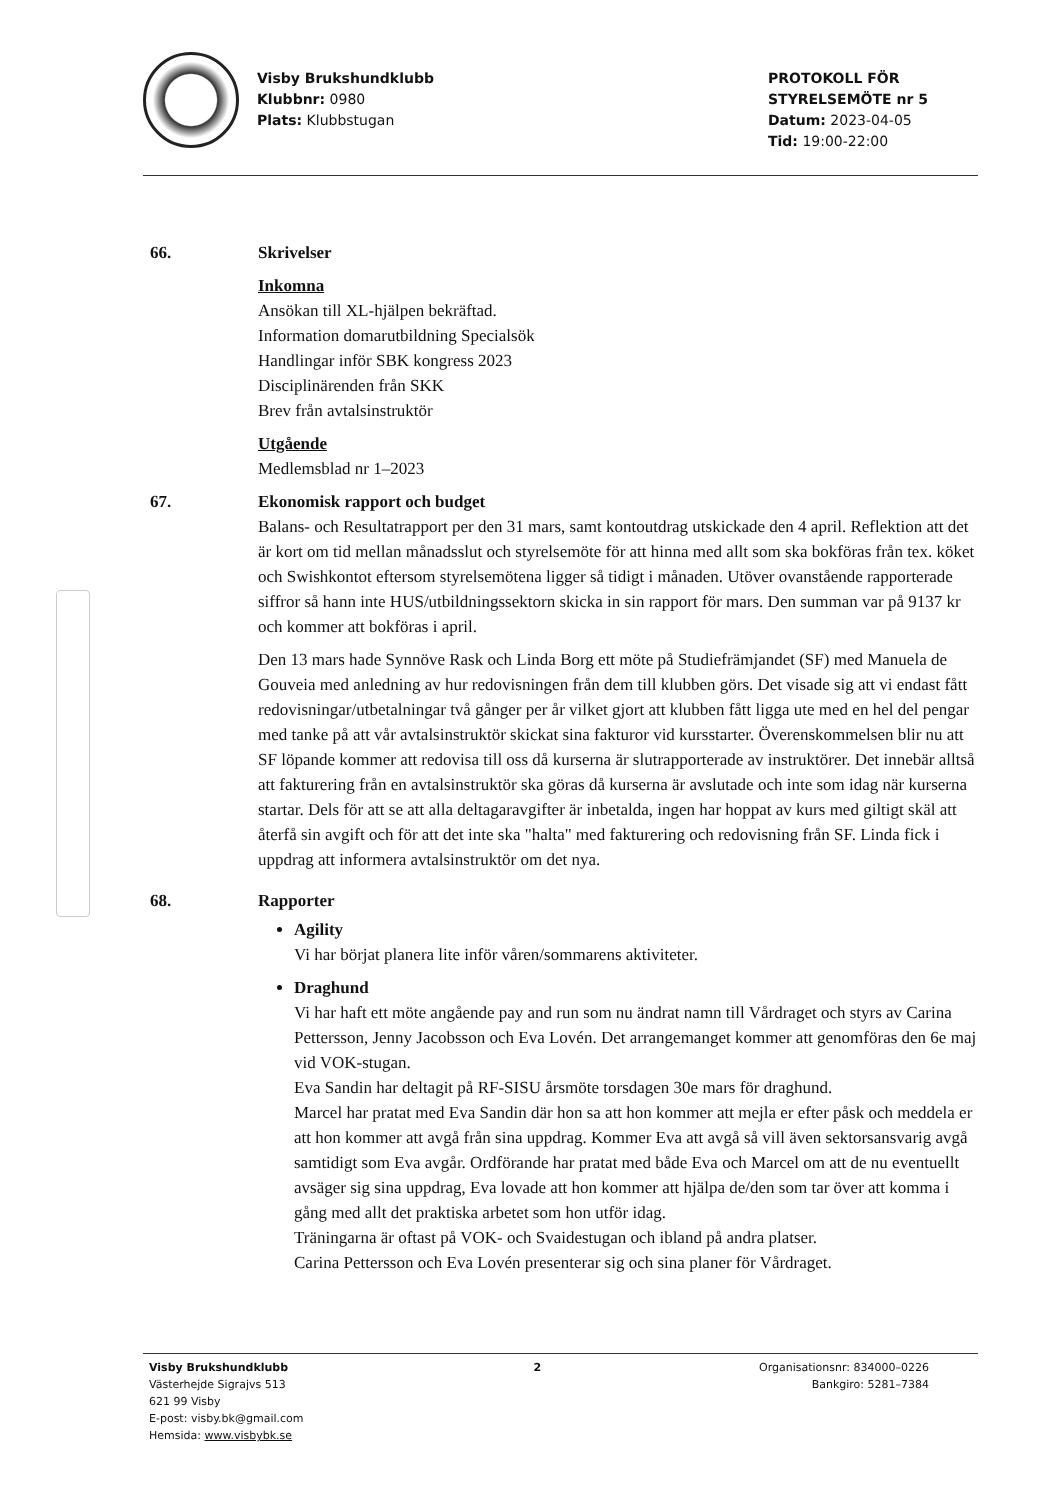Visby Brukshundklubb
Klubbnr: 0980
Plats: Klubbstugan
PROTOKOLL FÖR
STYRELSEMÖTE nr 5
Datum: 2023-04-05
Tid: 19:00-22:00
66. Skrivelser
Inkomna
Ansökan till XL-hjälpen bekräftad.
Information domarutbildning Specialsök
Handlingar inför SBK kongress 2023
Disciplinärenden från SKK
Brev från avtalsinstruktör
Utgående
Medlemsblad nr 1–2023
67. Ekonomisk rapport och budget
Balans- och Resultatrapport per den 31 mars, samt kontoutdrag utskickade den 4 april. Reflektion att det är kort om tid mellan månadsslut och styrelsemöte för att hinna med allt som ska bokföras från tex. köket och Swishkontot eftersom styrelsemötena ligger så tidigt i månaden. Utöver ovanstående rapporterade siffror så hann inte HUS/utbildningssektorn skicka in sin rapport för mars. Den summan var på 9137 kr och kommer att bokföras i april.
Den 13 mars hade Synnöve Rask och Linda Borg ett möte på Studiefrämjandet (SF) med Manuela de Gouveia med anledning av hur redovisningen från dem till klubben görs. Det visade sig att vi endast fått redovisningar/utbetalningar två gånger per år vilket gjort att klubben fått ligga ute med en hel del pengar med tanke på att vår avtalsinstruktör skickat sina fakturor vid kursstarter. Överenskommelsen blir nu att SF löpande kommer att redovisa till oss då kurserna är slutrapporterade av instruktörer. Det innebär alltså att fakturering från en avtalsinstruktör ska göras då kurserna är avslutade och inte som idag när kurserna startar. Dels för att se att alla deltagaravgifter är inbetalda, ingen har hoppat av kurs med giltigt skäl att återfå sin avgift och för att det inte ska "halta" med fakturering och redovisning från SF. Linda fick i uppdrag att informera avtalsinstruktör om det nya.
68. Rapporter
Agility
Vi har börjat planera lite inför våren/sommarens aktiviteter.
Draghund
Vi har haft ett möte angående pay and run som nu ändrat namn till Vårdraget och styrs av Carina Pettersson, Jenny Jacobsson och Eva Lovén. Det arrangemanget kommer att genomföras den 6e maj vid VOK-stugan.
Eva Sandin har deltagit på RF-SISU årsmöte torsdagen 30e mars för draghund.
Marcel har pratat med Eva Sandin där hon sa att hon kommer att mejla er efter påsk och meddela er att hon kommer att avgå från sina uppdrag. Kommer Eva att avgå så vill även sektorsansvarig avgå samtidigt som Eva avgår. Ordförande har pratat med både Eva och Marcel om att de nu eventuellt avsäger sig sina uppdrag, Eva lovade att hon kommer att hjälpa de/den som tar över att komma i gång med allt det praktiska arbetet som hon utför idag.
Träningarna är oftast på VOK- och Svaidestugan och ibland på andra platser.
Carina Pettersson och Eva Lovén presenterar sig och sina planer för Vårdraget.
Visby Brukshundklubb
Västerhejde Sigrajvs 513
621 99 Visby
E-post: visby.bk@gmail.com
Hemsida: www.visbybk.se
2 Organisationsnr: 834000–0226
Bankgiro: 5281–7384